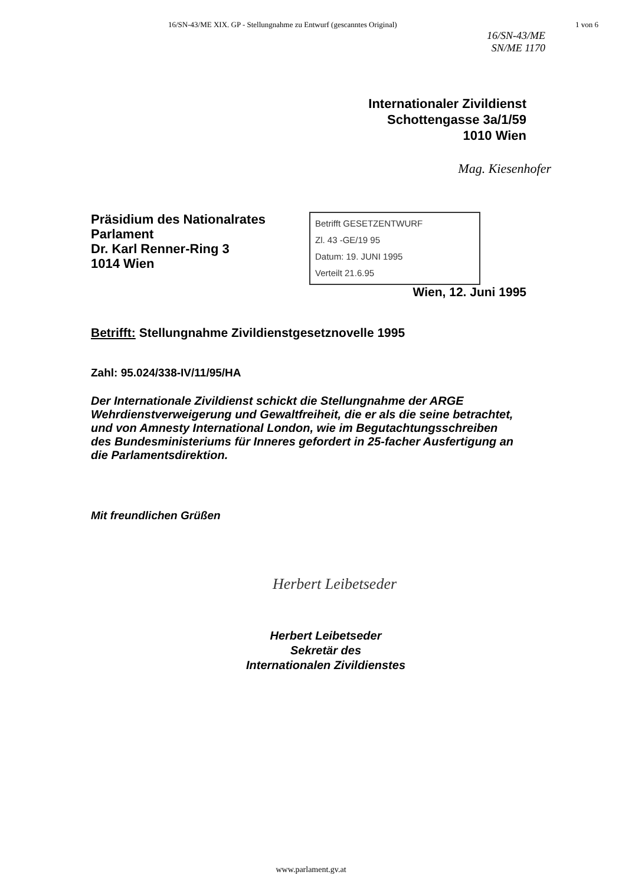16/SN-43/ME XIX. GP - Stellungnahme zu Entwurf (gescanntes Original) 1 von 6
16/SN-43/ME
SN/ME 1170
Internationaler Zivildienst
Schottengasse 3a/1/59
1010 Wien
Mag. Kiesenhofer
Präsidium des Nationalrates
Parlament
Dr. Karl Renner-Ring 3
1014 Wien
Betrifft GESETZENTWURF
Zl. 43 -GE/19 95
Datum: 19. JUNI 1995
Verteilt 21.6.95
Wien, 12. Juni 1995
Betrifft: Stellungnahme Zivildienstgesetznovelle 1995
Zahl: 95.024/338-IV/11/95/HA
Der Internationale Zivildienst schickt die Stellungnahme der ARGE Wehrdienstverweigerung und Gewaltfreiheit, die er als die seine betrachtet, und von Amnesty International London, wie im Begutachtungsschreiben des Bundesministeriums für Inneres gefordert in 25-facher Ausfertigung an die Parlamentsdirektion.
Mit freundlichen Grüßen
Herbert Leibetseder
Herbert Leibetseder
Sekretär des
Internationalen Zivildienstes
www.parlament.gv.at